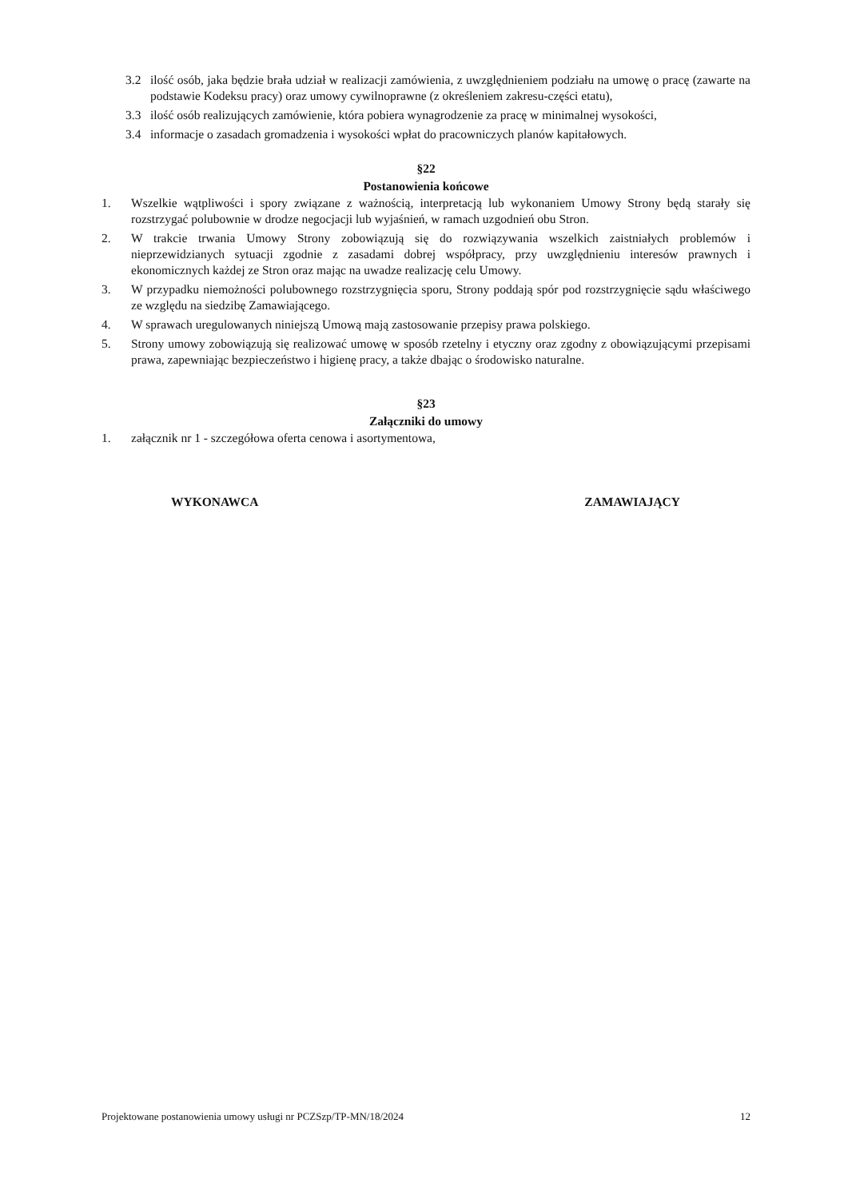3.2 ilość osób, jaka będzie brała udział w realizacji zamówienia, z uwzględnieniem podziału na umowę o pracę (zawarte na podstawie Kodeksu pracy) oraz umowy cywilnoprawne (z określeniem zakresu-części etatu),
3.3 ilość osób realizujących zamówienie, która pobiera wynagrodzenie za pracę w minimalnej wysokości,
3.4 informacje o zasadach gromadzenia i wysokości wpłat do pracowniczych planów kapitałowych.
§22
Postanowienia końcowe
1. Wszelkie wątpliwości i spory związane z ważnością, interpretacją lub wykonaniem Umowy Strony będą starały się rozstrzygać polubownie w drodze negocjacji lub wyjaśnień, w ramach uzgodnień obu Stron.
2. W trakcie trwania Umowy Strony zobowiązują się do rozwiązywania wszelkich zaistniałych problemów i nieprzewidzianych sytuacji zgodnie z zasadami dobrej współpracy, przy uwzględnieniu interesów prawnych i ekonomicznych każdej ze Stron oraz mając na uwadze realizację celu Umowy.
3. W przypadku niemożności polubownego rozstrzygnięcia sporu, Strony poddają spór pod rozstrzygnięcie sądu właściwego ze względu na siedzibę Zamawiającego.
4. W sprawach uregulowanych niniejszą Umową mają zastosowanie przepisy prawa polskiego.
5. Strony umowy zobowiązują się realizować umowę w sposób rzetelny i etyczny oraz zgodny z obowiązującymi przepisami prawa, zapewniając bezpieczeństwo i higienę pracy, a także dbając o środowisko naturalne.
§23
Załączniki do umowy
1. załącznik nr 1 - szczegółowa oferta cenowa i asortymentowa,
WYKONAWCA ZAMAWIAJĄCY
Projektowane postanowienia umowy usługi nr PCZSzp/TP-MN/18/2024 12